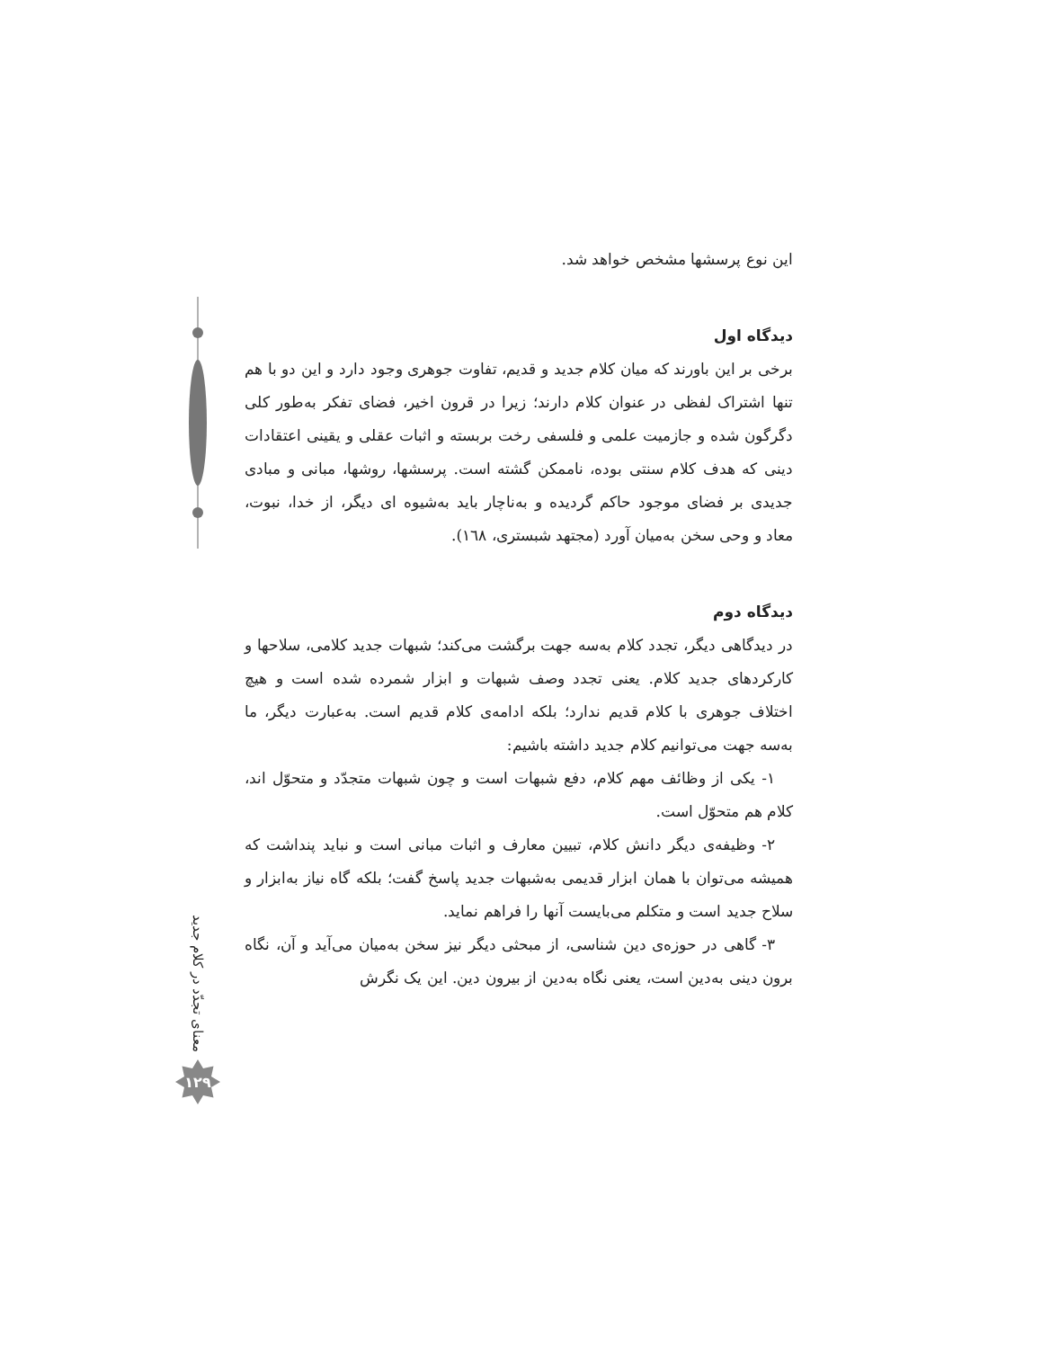این نوع پرسشها مشخص خواهد شد.
دیدگاه اول
برخی بر این باورند که میان کلام جدید و قدیم، تفاوت جوهری وجود دارد و این دو با هم تنها اشتراک لفظی در عنوان کلام دارند؛ زیرا در قرون اخیر، فضای تفکر به‌طور کلی دگرگون شده و جازمیت علمی و فلسفی رخت بربسته و اثبات عقلی و یقینی اعتقادات دینی که هدف کلام سنتی بوده، ناممکن گشته است. پرسشها، روشها، مبانی و مبادی جدیدی بر فضای موجود حاکم گردیده و به‌ناچار باید به‌شیوه ای دیگر، از خدا، نبوت، معاد و وحی سخن به‌میان آورد (مجتهد شبستری، ١٦٨).
دیدگاه دوم
در دیدگاهی دیگر، تجدد کلام به‌سه جهت برگشت می‌کند؛ شبهات جدید کلامی، سلاحها و کارکردهای جدید کلام. یعنی تجدد وصف شبهات و ابزار شمرده شده است و هیچ اختلاف جوهری با کلام قدیم ندارد؛ بلکه ادامه‌ی کلام قدیم است. به‌عبارت دیگر، ما به‌سه جهت می‌توانیم کلام جدید داشته باشیم:
١- یکی از وظائف مهم کلام، دفع شبهات است و چون شبهات متجدّد و متحوّل اند، کلام هم متحوّل است.
٢- وظیفه‌ی دیگر دانش کلام، تبیین معارف و اثبات مبانی است و نباید پنداشت که همیشه می‌توان با همان ابزار قدیمی به‌شبهات جدید پاسخ گفت؛ بلکه گاه نیاز به‌ابزار و سلاح جدید است و متکلم می‌بایست آنها را فراهم نماید.
٣- گاهی در حوزه‌ی دین شناسی، از مبحثی دیگر نیز سخن به‌میان می‌آید و آن، نگاه برون دینی به‌دین است، یعنی نگاه به‌دین از بیرون دین. این یک نگرش
معنای تجدّد در کلام جدید
١٢٩